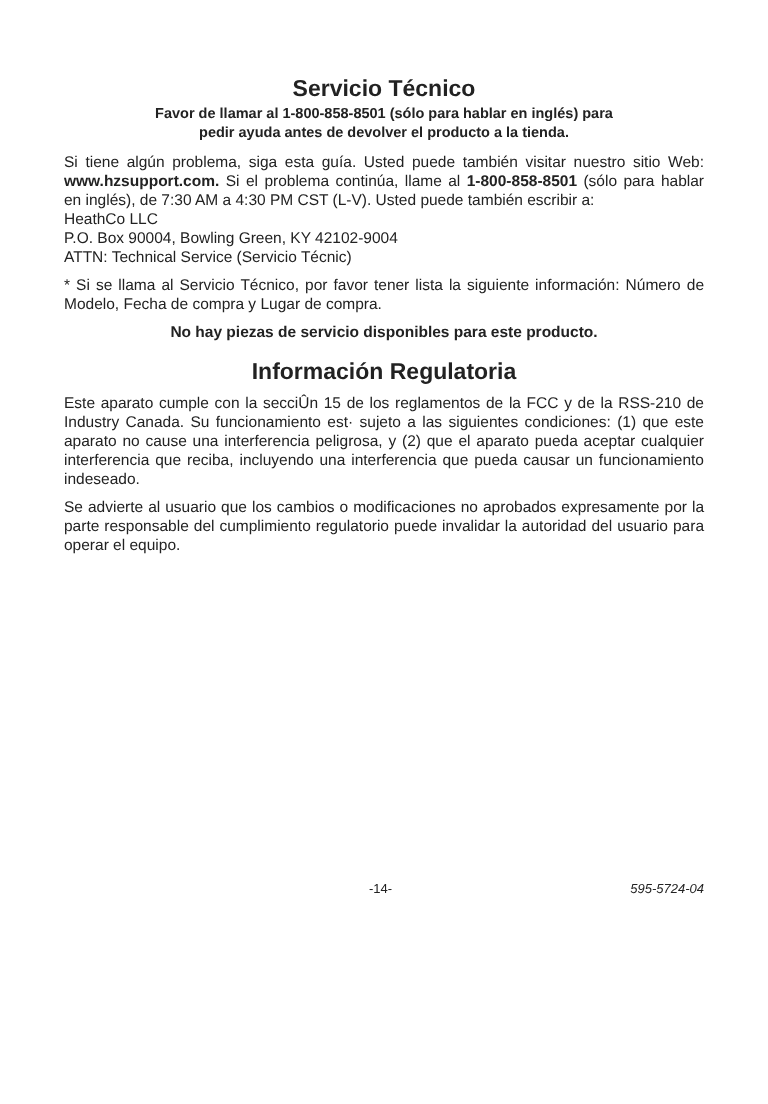Servicio Técnico
Favor de llamar al 1-800-858-8501 (sólo para hablar en inglés) para
pedir ayuda antes de devolver el producto a la tienda.
Si tiene algún problema, siga esta guía. Usted puede también visitar nuestro sitio Web: www.hzsupport.com. Si el problema continúa, llame al 1-800-858-8501 (sólo para hablar en inglés), de 7:30 AM a 4:30 PM CST (L-V). Usted puede también escribir a:
HeathCo LLC
P.O. Box 90004, Bowling Green, KY 42102-9004
ATTN: Technical Service (Servicio Técnic)
* Si se llama al Servicio Técnico, por favor tener lista la siguiente información: Número de Modelo, Fecha de compra y Lugar de compra.
No hay piezas de servicio disponibles para este producto.
Información Regulatoria
Este aparato cumple con la secciÛn 15 de los reglamentos de la FCC y de la RSS-210 de Industry Canada. Su funcionamiento est· sujeto a las siguientes condiciones: (1) que este aparato no cause una interferencia peligrosa, y (2) que el aparato pueda aceptar cualquier interferencia que reciba, incluyendo una interferencia que pueda causar un funcionamiento indeseado.
Se advierte al usuario que los cambios o modificaciones no aprobados expresamente por la parte responsable del cumplimiento regulatorio puede invalidar la autoridad del usuario para operar el equipo.
-14- 595-5724-04